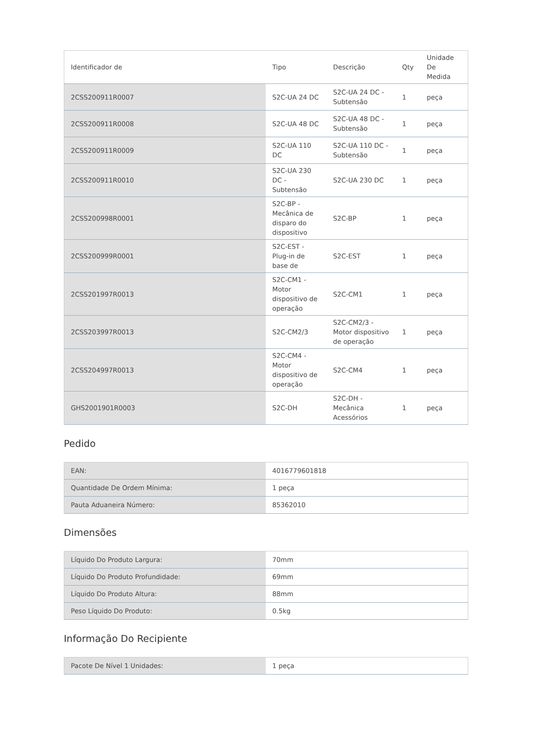| Identificador de | Tipo | Descrição | Qty | Unidade De Medida |
| --- | --- | --- | --- | --- |
| 2CSS200911R0007 | S2C-UA 24 DC | S2C-UA 24 DC - Subtensão | 1 | peça |
| 2CSS200911R0008 | S2C-UA 48 DC | S2C-UA 48 DC - Subtensão | 1 | peça |
| 2CSS200911R0009 | S2C-UA 110 DC | S2C-UA 110 DC - Subtensão | 1 | peça |
| 2CSS200911R0010 | S2C-UA 230 DC - Subtensão | S2C-UA 230 DC | 1 | peça |
| 2CSS200998R0001 | S2C-BP - Mecânica de disparo do dispositivo | S2C-BP | 1 | peça |
| 2CSS200999R0001 | S2C-EST - Plug-in de base de | S2C-EST | 1 | peça |
| 2CSS201997R0013 | S2C-CM1 - Motor dispositivo de operação | S2C-CM1 | 1 | peça |
| 2CSS203997R0013 | S2C-CM2/3 | S2C-CM2/3 - Motor dispositivo de operação | 1 | peça |
| 2CSS204997R0013 | S2C-CM4 - Motor dispositivo de operação | S2C-CM4 | 1 | peça |
| GHS2001901R0003 | S2C-DH | S2C-DH - Mecânica Acessórios | 1 | peça |
Pedido
| EAN: | 4016779601818 |
| Quantidade De Ordem Mínima: | 1 peça |
| Pauta Aduaneira Número: | 85362010 |
Dimensões
| Líquido Do Produto Largura: | 70mm |
| Líquido Do Produto Profundidade: | 69mm |
| Líquido Do Produto Altura: | 88mm |
| Peso Líquido Do Produto: | 0.5kg |
Informação Do Recipiente
| Pacote De Nível 1 Unidades: | 1 peça |